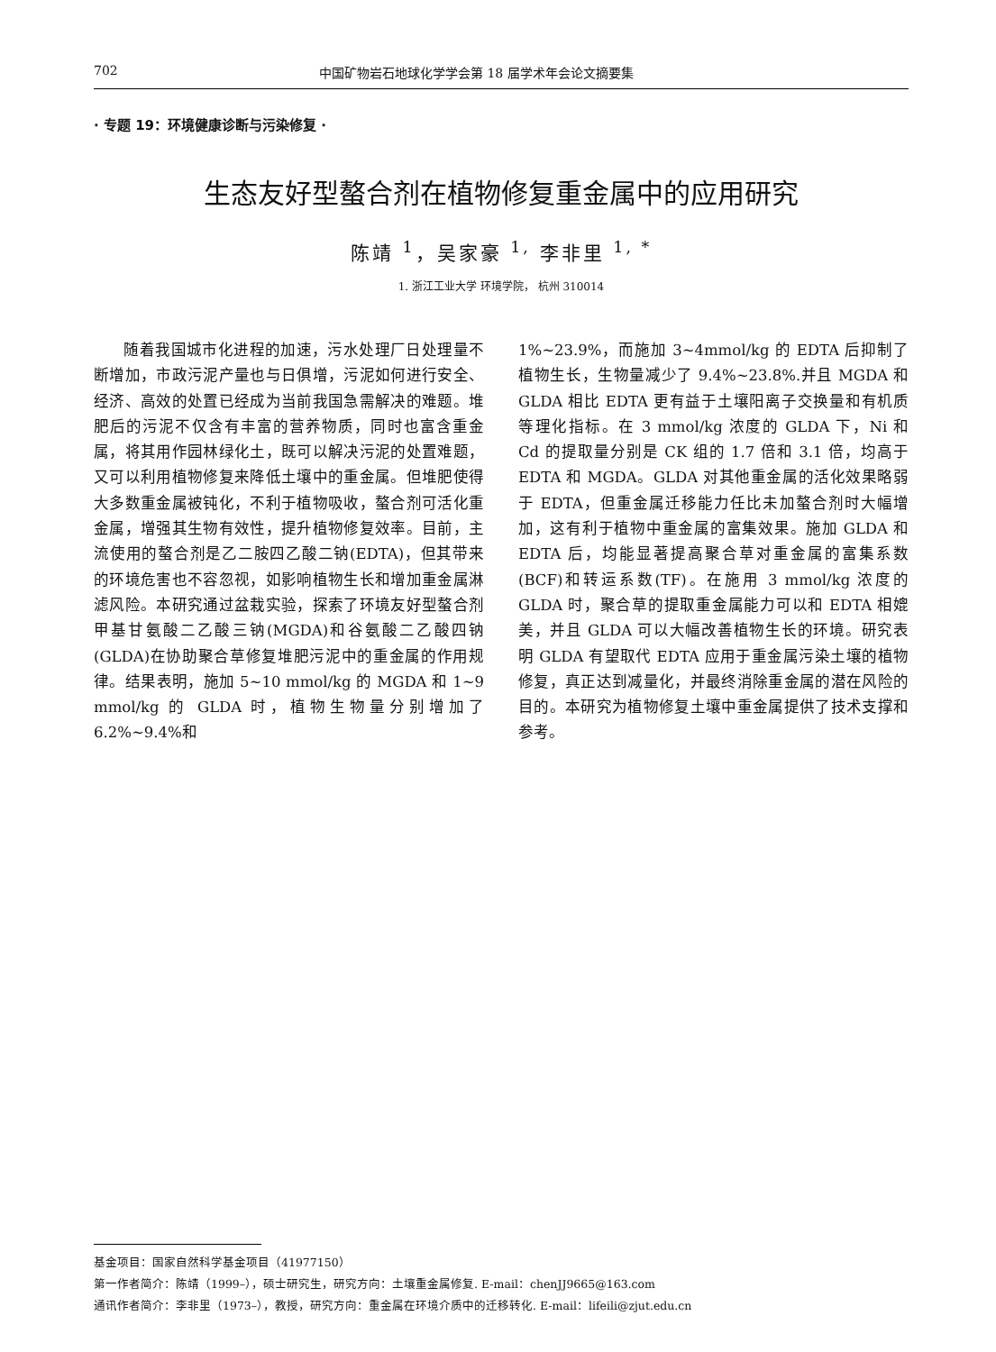702 中国矿物岩石地球化学学会第 18 届学术年会论文摘要集
· 专题 19：环境健康诊断与污染修复 ·
生态友好型螯合剂在植物修复重金属中的应用研究
陈靖 <sup>1</sup>，吴家豪 <sup>1,</sup> 李非里 <sup>1, *</sup>
1. 浙江工业大学 环境学院， 杭州 310014
  随着我国城市化进程的加速，污水处理厂日处理量不断增加，市政污泥产量也与日俱增，污泥如何进行安全、经济、高效的处置已经成为当前我国急需解决的难题。堆肥后的污泥不仅含有丰富的营养物质，同时也富含重金属，将其用作园林绿化土，既可以解决污泥的处置难题，又可以利用植物修复来降低土壤中的重金属。但堆肥使得大多数重金属被钝化，不利于植物吸收，螯合剂可活化重金属，增强其生物有效性，提升植物修复效率。目前，主流使用的螯合剂是乙二胺四乙酸二钠(EDTA)，但其带来的环境危害也不容忽视，如影响植物生长和增加重金属淋滤风险。本研究通过盆栽实验，探索了环境友好型螯合剂甲基甘氨酸二乙酸三钠(MGDA)和谷氨酸二乙酸四钠(GLDA)在协助聚合草修复堆肥污泥中的重金属的作用规律。结果表明，施加 5~10 mmol/kg 的 MGDA 和 1~9 mmol/kg 的 GLDA 时，植物生物量分别增加了 6.2%~9.4%和
1%~23.9%，而施加 3~4mmol/kg 的 EDTA 后抑制了植物生长，生物量减少了 9.4%~23.8%.并且 MGDA 和 GLDA 相比 EDTA 更有益于土壤阳离子交换量和有机质等理化指标。在 3 mmol/kg 浓度的 GLDA 下，Ni 和 Cd 的提取量分别是 CK 组的 1.7 倍和 3.1 倍，均高于 EDTA 和 MGDA。GLDA 对其他重金属的活化效果略弱于 EDTA，但重金属迁移能力任比未加螯合剂时大幅增加，这有利于植物中重金属的富集效果。施加 GLDA 和 EDTA 后，均能显著提高聚合草对重金属的富集系数(BCF)和转运系数(TF)。在施用 3 mmol/kg 浓度的 GLDA 时，聚合草的提取重金属能力可以和 EDTA 相媲美，并且 GLDA 可以大幅改善植物生长的环境。研究表明 GLDA 有望取代 EDTA 应用于重金属污染土壤的植物修复，真正达到减量化，并最终消除重金属的潜在风险的目的。本研究为植物修复土壤中重金属提供了技术支撑和参考。
基金项目：国家自然科学基金项目（41977150）
第一作者简介：陈靖（1999–），硕士研究生，研究方向：土壤重金属修复. E-mail：chenJJ9665@163.com
通讯作者简介：李非里（1973–），教授，研究方向：重金属在环境介质中的迁移转化. E-mail：lifeili@zjut.edu.cn